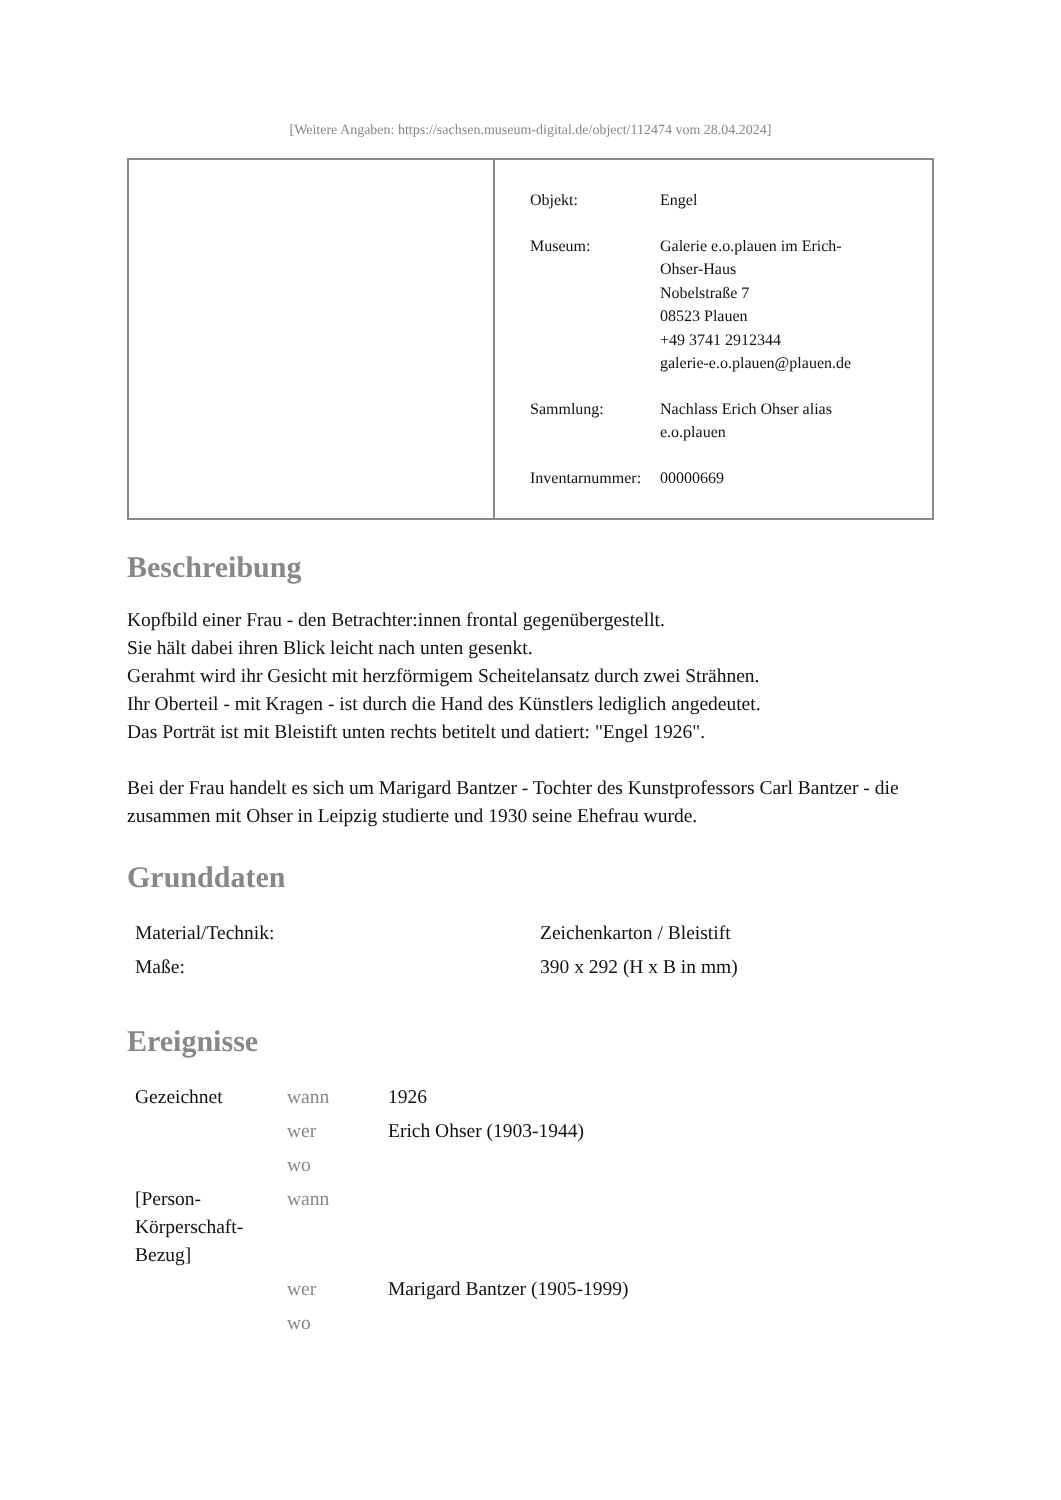[Weitere Angaben: https://sachsen.museum-digital.de/object/112474 vom 28.04.2024]
| Objekt: | Engel |
| Museum: | Galerie e.o.plauen im Erich- Ohser-Haus Nobelstraße 7 08523 Plauen +49 3741 2912344 galerie-e.o.plauen@plauen.de |
| Sammlung: | Nachlass Erich Ohser alias e.o.plauen |
| Inventarnummer: | 00000669 |
Beschreibung
Kopfbild einer Frau - den Betrachter:innen frontal gegenübergestellt.
Sie hält dabei ihren Blick leicht nach unten gesenkt.
Gerahmt wird ihr Gesicht mit herzförmigem Scheitelansatz durch zwei Strähnen.
Ihr Oberteil - mit Kragen - ist durch die Hand des Künstlers lediglich angedeutet.
Das Porträt ist mit Bleistift unten rechts betitelt und datiert: "Engel 1926".
Bei der Frau handelt es sich um Marigard Bantzer - Tochter des Kunstprofessors Carl Bantzer - die zusammen mit Ohser in Leipzig studierte und 1930 seine Ehefrau wurde.
Grunddaten
| Material/Technik: | Zeichenkarton / Bleistift |
| Maße: | 390 x 292 (H x B in mm) |
Ereignisse
| Gezeichnet | wann | 1926 |
| | wer | Erich Ohser (1903-1944) |
| | wo | |
| [Person- Körperschaft- Bezug] | wann | |
| | wer | Marigard Bantzer (1905-1999) |
| | wo | |